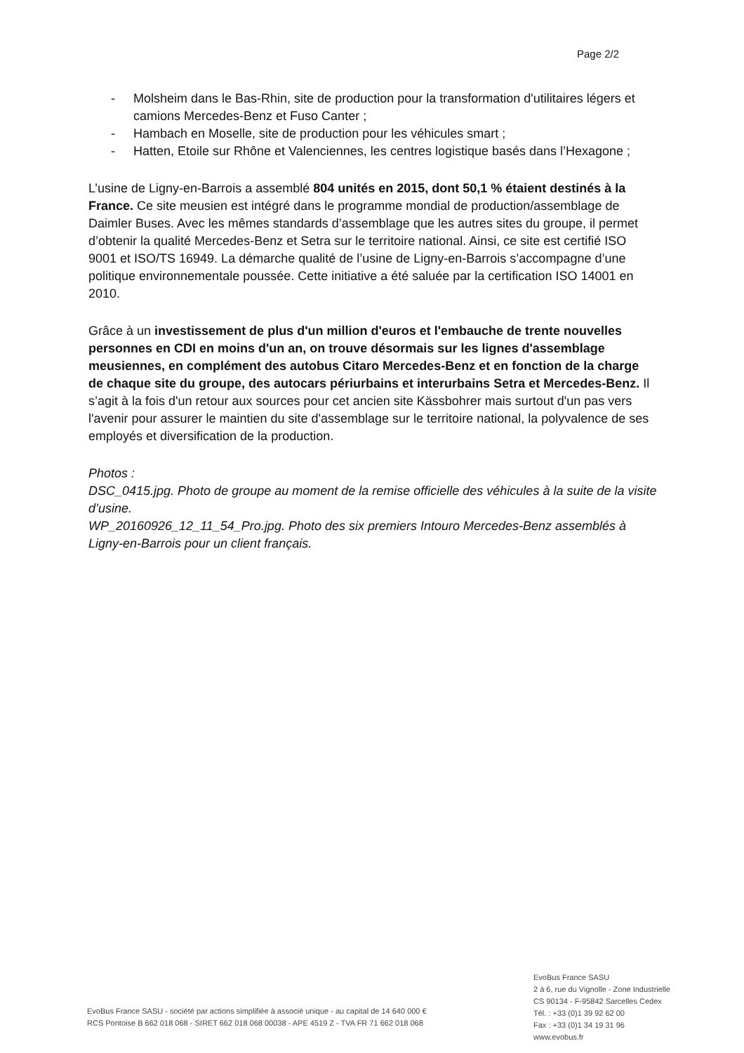Page 2/2
- Molsheim dans le Bas-Rhin, site de production pour la transformation d'utilitaires légers et camions Mercedes-Benz et Fuso Canter ;
- Hambach en Moselle, site de production pour les véhicules smart ;
- Hatten, Etoile sur Rhône et Valenciennes, les centres logistique basés dans l’Hexagone ;
L’usine de Ligny-en-Barrois a assemblé 804 unités en 2015, dont 50,1 % étaient destinés à la France. Ce site meusien est intégré dans le programme mondial de production/assemblage de Daimler Buses. Avec les mêmes standards d’assemblage que les autres sites du groupe, il permet d’obtenir la qualité Mercedes-Benz et Setra sur le territoire national. Ainsi, ce site est certifié ISO 9001 et ISO/TS 16949. La démarche qualité de l’usine de Ligny-en-Barrois s’accompagne d’une politique environnementale poussée. Cette initiative a été saluée par la certification ISO 14001 en 2010.
Grâce à un investissement de plus d'un million d'euros et l'embauche de trente nouvelles personnes en CDI en moins d'un an, on trouve désormais sur les lignes d'assemblage meusiennes, en complément des autobus Citaro Mercedes-Benz et en fonction de la charge de chaque site du groupe, des autocars périurbains et interurbains Setra et Mercedes-Benz. Il s’agit à la fois d'un retour aux sources pour cet ancien site Kässbohrer mais surtout d'un pas vers l'avenir pour assurer le maintien du site d'assemblage sur le territoire national, la polyvalence de ses employés et diversification de la production.
Photos :
DSC_0415.jpg. Photo de groupe au moment de la remise officielle des véhicules à la suite de la visite d’usine.
WP_20160926_12_11_54_Pro.jpg. Photo des six premiers Intouro Mercedes-Benz assemblés à Ligny-en-Barrois pour un client français.
EvoBus France SASU - société par actions simplifiée à associé unique - au capital de 14 640 000 €
RCS Pontoise B 662 018 068 - SIRET 662 018 068 00038 - APE 4519 Z - TVA FR 71 662 018 068
EvoBus France SASU
2 à 6, rue du Vignolle - Zone Industrielle
CS 90134 - F-95842 Sarcelles Cedex
Tél. : +33 (0)1 39 92 62 00
Fax : +33 (0)1 34 19 31 96
www.evobus.fr